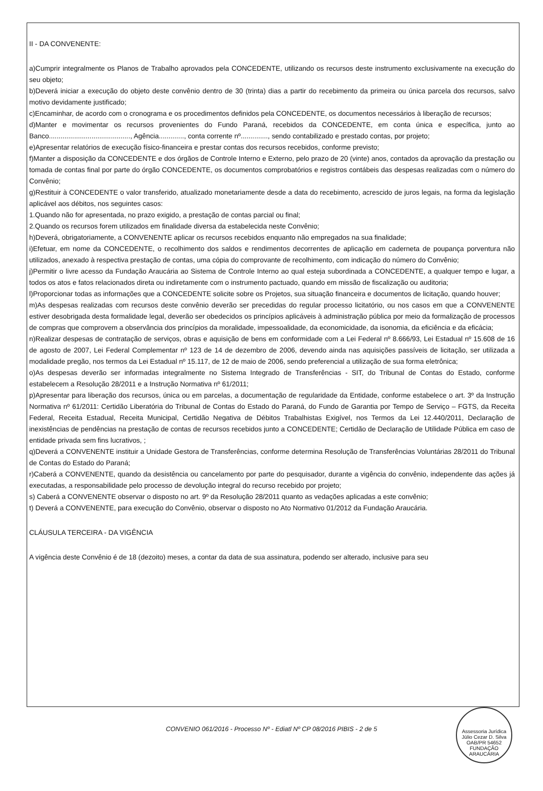II - DA CONVENENTE:
a)Cumprir integralmente os Planos de Trabalho aprovados pela CONCEDENTE, utilizando os recursos deste instrumento exclusivamente na execução do seu objeto;
b)Deverá iniciar a execução do objeto deste convênio dentro de 30 (trinta) dias a partir do recebimento da primeira ou única parcela dos recursos, salvo motivo devidamente justificado;
c)Encaminhar, de acordo com o cronograma e os procedimentos definidos pela CONCEDENTE, os documentos necessários à liberação de recursos;
d)Manter e movimentar os recursos provenientes do Fundo Paraná, recebidos da CONCEDENTE, em conta única e específica, junto ao Banco.........................................., Agência............., conta corrente nº.............., sendo contabilizado e prestado contas, por projeto;
e)Apresentar relatórios de execução físico-financeira e prestar contas dos recursos recebidos, conforme previsto;
f)Manter a disposição da CONCEDENTE e dos órgãos de Controle Interno e Externo, pelo prazo de 20 (vinte) anos, contados da aprovação da prestação ou tomada de contas final por parte do órgão CONCEDENTE, os documentos comprobatórios e registros contábeis das despesas realizadas com o número do Convênio;
g)Restituir à CONCEDENTE o valor transferido, atualizado monetariamente desde a data do recebimento, acrescido de juros legais, na forma da legislação aplicável aos débitos, nos seguintes casos:
1.Quando não for apresentada, no prazo exigido, a prestação de contas parcial ou final;
2.Quando os recursos forem utilizados em finalidade diversa da estabelecida neste Convênio;
h)Deverá, obrigatoriamente, a CONVENENTE aplicar os recursos recebidos enquanto não empregados na sua finalidade;
i)Efetuar, em nome da CONCEDENTE, o recolhimento dos saldos e rendimentos decorrentes de aplicação em caderneta de poupança porventura não utilizados, anexado à respectiva prestação de contas, uma cópia do comprovante de recolhimento, com indicação do número do Convênio;
j)Permitir o livre acesso da Fundação Araucária ao Sistema de Controle Interno ao qual esteja subordinada a CONCEDENTE, a qualquer tempo e lugar, a todos os atos e fatos relacionados direta ou indiretamente com o instrumento pactuado, quando em missão de fiscalização ou auditoria;
l)Proporcionar todas as informações que a CONCEDENTE solicite sobre os Projetos, sua situação financeira e documentos de licitação, quando houver;
m)As despesas realizadas com recursos deste convênio deverão ser precedidas do regular processo licitatório, ou nos casos em que a CONVENENTE estiver desobrigada desta formalidade legal, deverão ser obedecidos os princípios aplicáveis à administração pública por meio da formalização de processos de compras que comprovem a observância dos princípios da moralidade, impessoalidade, da economicidade, da isonomia, da eficiência e da eficácia;
n)Realizar despesas de contratação de serviços, obras e aquisição de bens em conformidade com a Lei Federal nº 8.666/93, Lei Estadual nº 15.608 de 16 de agosto de 2007, Lei Federal Complementar nº 123 de 14 de dezembro de 2006, devendo ainda nas aquisições passíveis de licitação, ser utilizada a modalidade pregão, nos termos da Lei Estadual nº 15.117, de 12 de maio de 2006, sendo preferencial a utilização de sua forma eletrônica;
o)As despesas deverão ser informadas integralmente no Sistema Integrado de Transferências - SIT, do Tribunal de Contas do Estado, conforme estabelecem a Resolução 28/2011 e a Instrução Normativa nº 61/2011;
p)Apresentar para liberação dos recursos, única ou em parcelas, a documentação de regularidade da Entidade, conforme estabelece o art. 3º da Instrução Normativa nº 61/2011: Certidão Liberatória do Tribunal de Contas do Estado do Paraná, do Fundo de Garantia por Tempo de Serviço – FGTS, da Receita Federal, Receita Estadual, Receita Municipal, Certidão Negativa de Débitos Trabalhistas Exigível, nos Termos da Lei 12.440/2011, Declaração de inexistências de pendências na prestação de contas de recursos recebidos junto a CONCEDENTE; Certidão de Declaração de Utilidade Pública em caso de entidade privada sem fins lucrativos, ;
q)Deverá a CONVENENTE instituir a Unidade Gestora de Transferências, conforme determina Resolução de Transferências Voluntárias 28/2011 do Tribunal de Contas do Estado do Paraná;
r)Caberá a CONVENENTE, quando da desistência ou cancelamento por parte do pesquisador, durante a vigência do convênio, independente das ações já executadas, a responsabilidade pelo processo de devolução integral do recurso recebido por projeto;
s) Caberá a CONVENENTE observar o disposto no art. 9º da Resolução 28/2011 quanto as vedações aplicadas a este convênio;
t) Deverá a CONVENENTE, para execução do Convênio, observar o disposto no Ato Normativo 01/2012 da Fundação Araucária.
CLÁUSULA TERCEIRA - DA VIGÊNCIA
A vigência deste Convênio é de 18 (dezoito) meses, a contar da data de sua assinatura, podendo ser alterado, inclusive para seu
CONVENIO 061/2016 - Processo Nº - Ediatl Nº CP 08/2016 PIBIS - 2 de 5
Assessoria Jurídica Júlio Cezar D. Silva OAB/PR 54652 FUNDAÇÃO ARAUCÁRIA